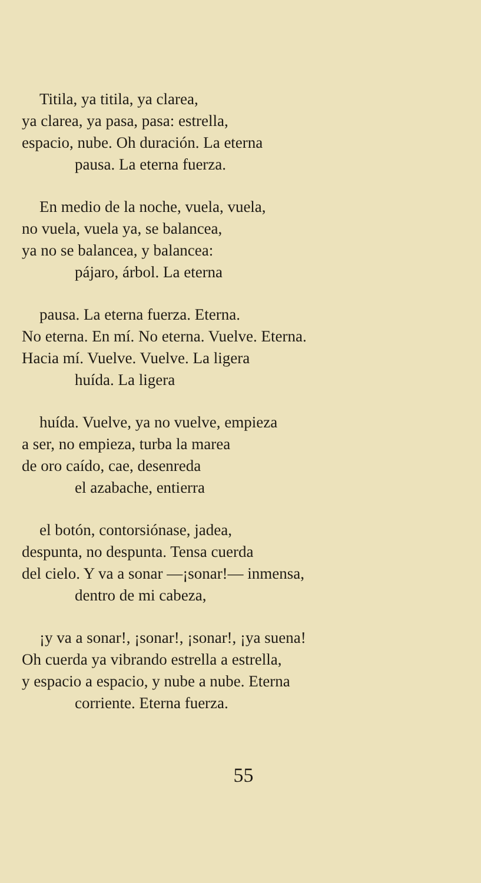Titila, ya titila, ya clarea,
ya clarea, ya pasa, pasa: estrella,
espacio, nube. Oh duración. La eterna
pausa. La eterna fuerza.
En medio de la noche, vuela, vuela,
no vuela, vuela ya, se balancea,
ya no se balancea, y balancea:
pájaro, árbol. La eterna
pausa. La eterna fuerza. Eterna.
No eterna. En mí. No eterna. Vuelve. Eterna.
Hacia mí. Vuelve. Vuelve. La ligera
huída. La ligera
huída. Vuelve, ya no vuelve, empieza
a ser, no empieza, turba la marea
de oro caído, cae, desenreda
el azabache, entierra
el botón, contorsiónase, jadea,
despunta, no despunta. Tensa cuerda
del cielo. Y va a sonar —¡sonar!— inmensa,
dentro de mi cabeza,
¡y va a sonar!, ¡sonar!, ¡sonar!, ¡ya suena!
Oh cuerda ya vibrando estrella a estrella,
y espacio a espacio, y nube a nube. Eterna
corriente. Eterna fuerza.
55